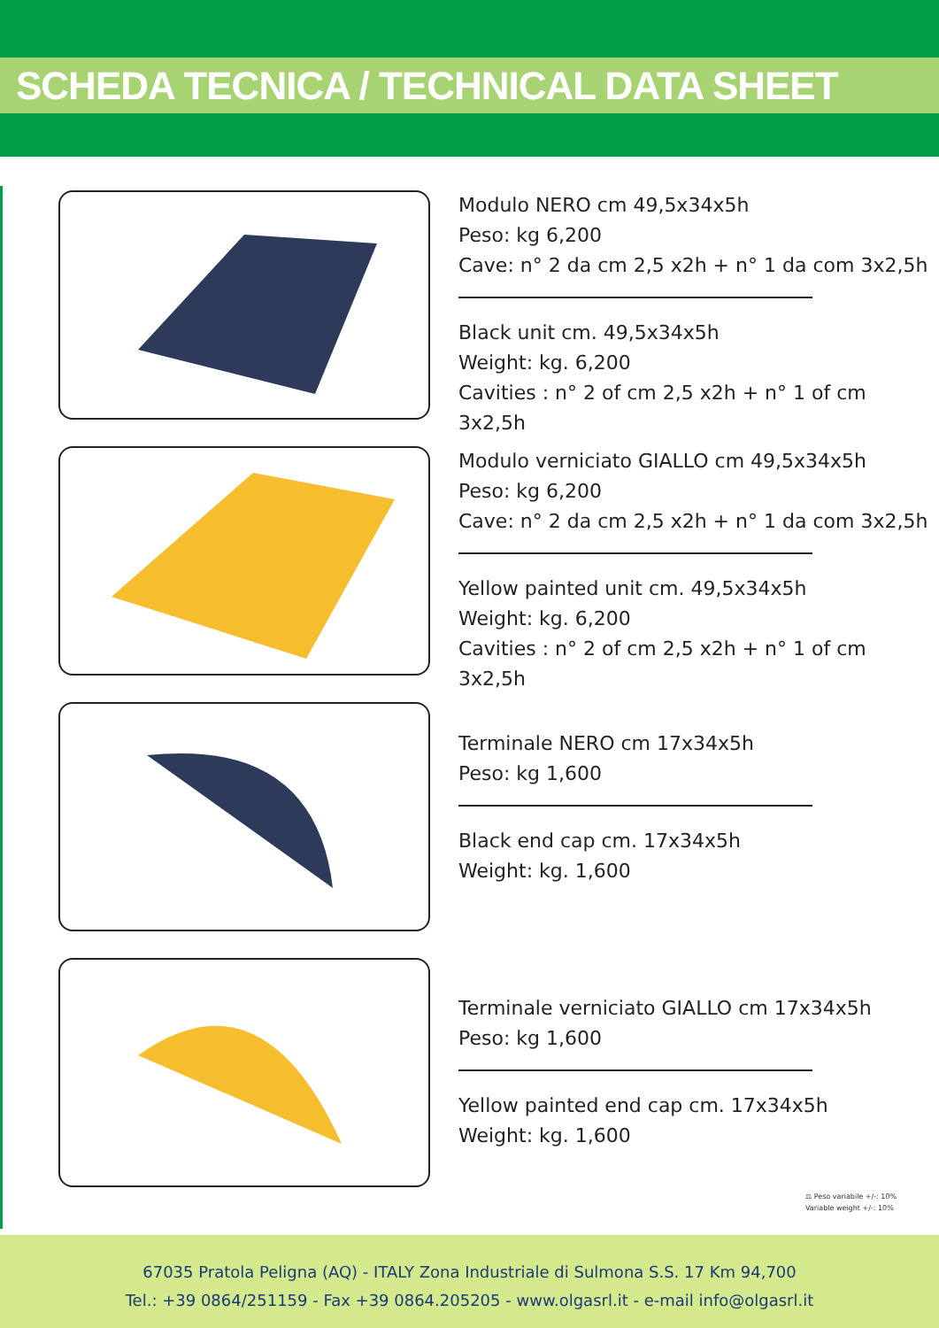SCHEDA TECNICA / TECHNICAL DATA SHEET
Modulo NERO cm 49,5x34x5h
Peso: kg 6,200
Cave: n° 2 da cm 2,5 x2h + n° 1 da com 3x2,5h
Black unit cm. 49,5x34x5h
Weight: kg. 6,200
Cavities : n° 2 of cm 2,5 x2h + n° 1 of cm 3x2,5h
Modulo verniciato GIALLO cm 49,5x34x5h
Peso: kg 6,200
Cave: n° 2 da cm 2,5 x2h + n° 1 da com 3x2,5h
Yellow painted unit cm. 49,5x34x5h
Weight: kg. 6,200
Cavities : n° 2 of cm 2,5 x2h + n° 1 of cm 3x2,5h
Terminale NERO cm 17x34x5h
Peso: kg 1,600
Black end cap cm. 17x34x5h
Weight: kg. 1,600
Terminale verniciato GIALLO cm 17x34x5h
Peso: kg 1,600
Yellow painted end cap cm. 17x34x5h
Weight: kg. 1,600
⚖ Peso variabile +/-: 10%
Variable weight +/-: 10%
67035 Pratola Peligna (AQ) - ITALY Zona Industriale di Sulmona S.S. 17 Km 94,700
Tel.: +39 0864/251159 - Fax +39 0864.205205 - www.olgasrl.it - e-mail info@olgasrl.it